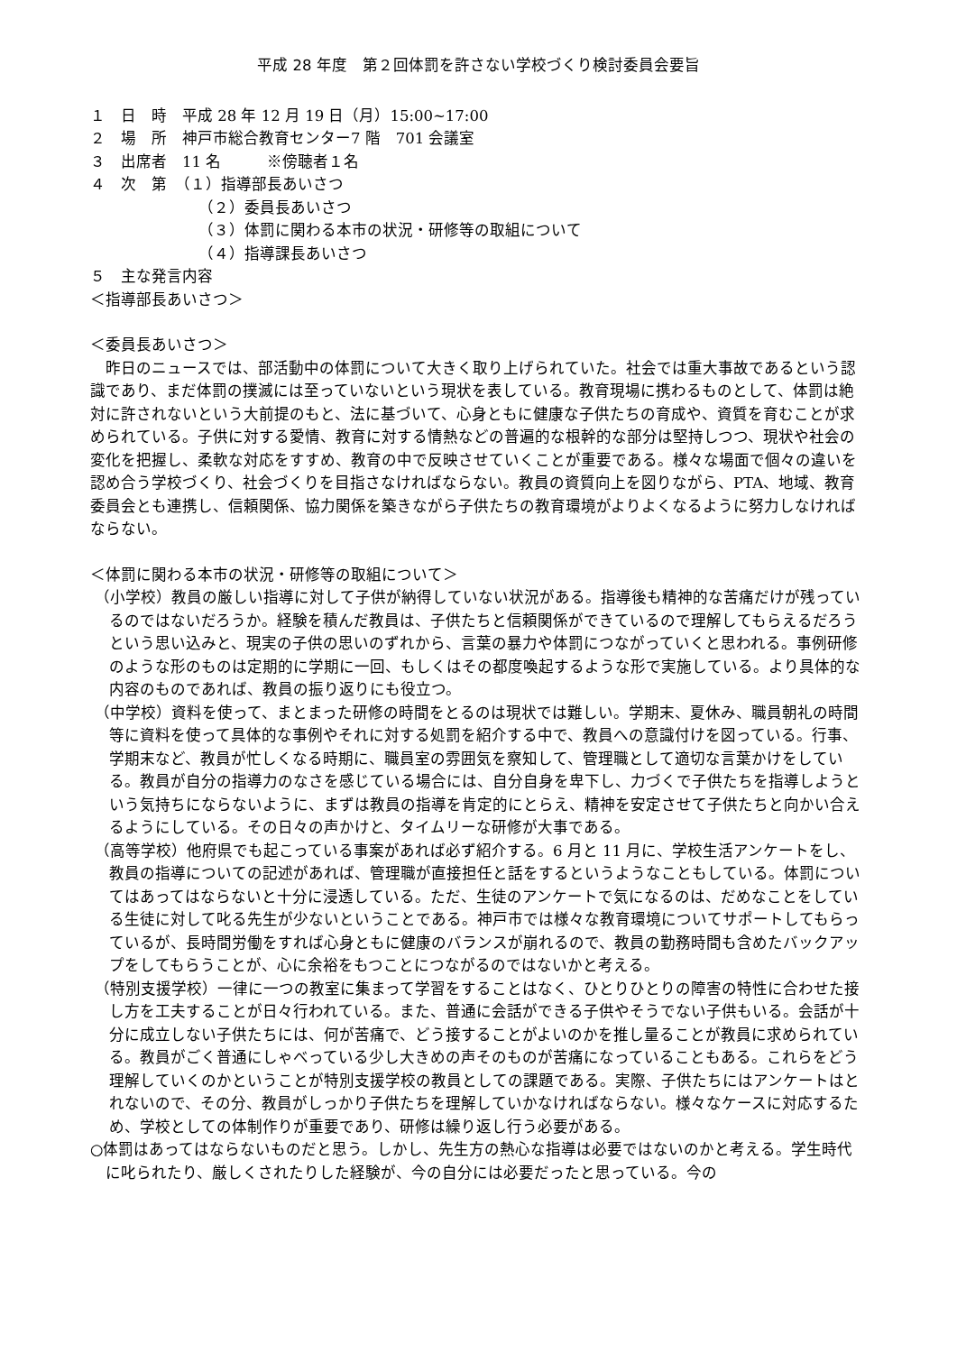平成 28 年度　第２回体罰を許さない学校づくり検討委員会要旨
１　日　時　平成 28 年 12 月 19 日（月）15:00~17:00
２　場　所　神戸市総合教育センター7 階　701 会議室
３　出席者　11 名　　　※傍聴者１名
４　次　第　（１）指導部長あいさつ
（２）委員長あいさつ
（３）体罰に関わる本市の状況・研修等の取組について
（４）指導課長あいさつ
５　主な発言内容
＜指導部長あいさつ＞
＜委員長あいさつ＞
昨日のニュースでは、部活動中の体罰について大きく取り上げられていた。社会では重大事故であるという認識であり、まだ体罰の撲滅には至っていないという現状を表している。教育現場に携わるものとして、体罰は絶対に許されないという大前提のもと、法に基づいて、心身ともに健康な子供たちの育成や、資質を育むことが求められている。子供に対する愛情、教育に対する情熱などの普遍的な根幹的な部分は堅持しつつ、現状や社会の変化を把握し、柔軟な対応をすすめ、教育の中で反映させていくことが重要である。様々な場面で個々の違いを認め合う学校づくり、社会づくりを目指さなければならない。教員の資質向上を図りながら、PTA、地域、教育委員会とも連携し、信頼関係、協力関係を築きながら子供たちの教育環境がよりよくなるように努力しなければならない。
＜体罰に関わる本市の状況・研修等の取組について＞
（小学校）教員の厳しい指導に対して子供が納得していない状況がある。指導後も精神的な苦痛だけが残っているのではないだろうか。経験を積んだ教員は、子供たちと信頼関係ができているので理解してもらえるだろうという思い込みと、現実の子供の思いのずれから、言葉の暴力や体罰につながっていくと思われる。事例研修のような形のものは定期的に学期に一回、もしくはその都度喚起するような形で実施している。より具体的な内容のものであれば、教員の振り返りにも役立つ。
（中学校）資料を使って、まとまった研修の時間をとるのは現状では難しい。学期末、夏休み、職員朝礼の時間等に資料を使って具体的な事例やそれに対する処罰を紹介する中で、教員への意識付けを図っている。行事、学期末など、教員が忙しくなる時期に、職員室の雰囲気を察知して、管理職として適切な言葉かけをしている。教員が自分の指導力のなさを感じている場合には、自分自身を卑下し、力づくで子供たちを指導しようという気持ちにならないように、まずは教員の指導を肯定的にとらえ、精神を安定させて子供たちと向かい合えるようにしている。その日々の声かけと、タイムリーな研修が大事である。
（高等学校）他府県でも起こっている事案があれば必ず紹介する。6 月と 11 月に、学校生活アンケートをし、教員の指導についての記述があれば、管理職が直接担任と話をするというようなこともしている。体罰についてはあってはならないと十分に浸透している。ただ、生徒のアンケートで気になるのは、だめなことをしている生徒に対して叱る先生が少ないということである。神戸市では様々な教育環境についてサポートしてもらっているが、長時間労働をすれば心身ともに健康のバランスが崩れるので、教員の勤務時間も含めたバックアップをしてもらうことが、心に余裕をもつことにつながるのではないかと考える。
（特別支援学校）一律に一つの教室に集まって学習をすることはなく、ひとりひとりの障害の特性に合わせた接し方を工夫することが日々行われている。また、普通に会話ができる子供やそうでない子供もいる。会話が十分に成立しない子供たちには、何が苦痛で、どう接することがよいのかを推し量ることが教員に求められている。教員がごく普通にしゃべっている少し大きめの声そのものが苦痛になっていることもある。これらをどう理解していくのかということが特別支援学校の教員としての課題である。実際、子供たちにはアンケートはとれないので、その分、教員がしっかり子供たちを理解していかなければならない。様々なケースに対応するため、学校としての体制作りが重要であり、研修は繰り返し行う必要がある。
○体罰はあってはならないものだと思う。しかし、先生方の熱心な指導は必要ではないのかと考える。学生時代に叱られたり、厳しくされたりした経験が、今の自分には必要だったと思っている。今の